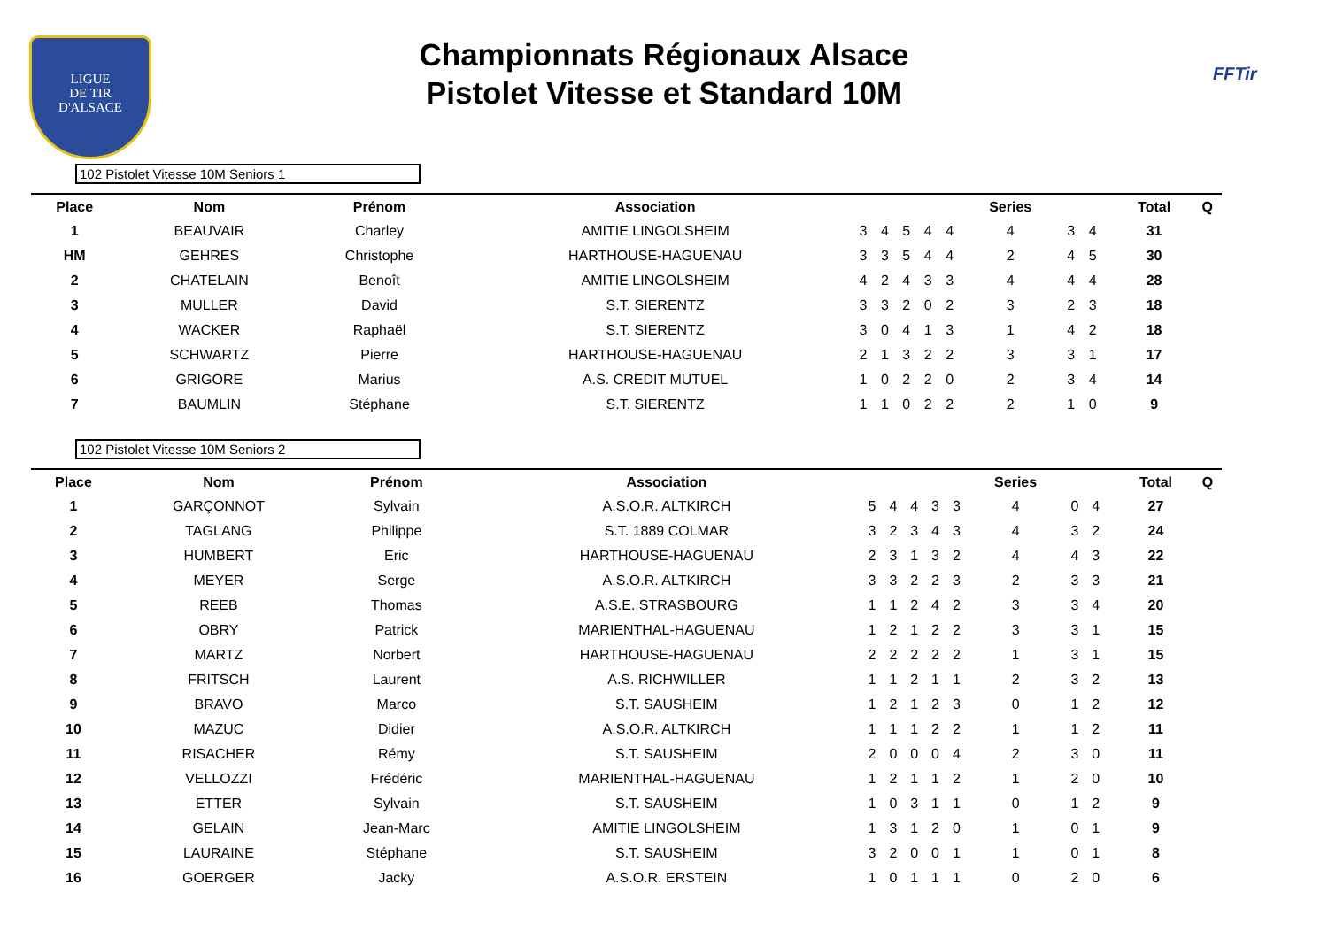LIGUE
DE TIR
D'ALSACE
Championnats Régionaux Alsace
Pistolet Vitesse et Standard 10M
FFTir
102 Pistolet Vitesse 10M Seniors 1
| Place | Nom | Prénom | Association | | | | | | Series | | | | | | Total | Q |
| --- | --- | --- | --- | --- | --- | --- | --- | --- | --- | --- | --- | --- | --- | --- | --- | --- |
| 1 | BEAUVAIR | Charley | AMITIE LINGOLSHEIM | 3 | 4 | 5 | 4 | 4 | 4 | 3 | 4 | | | | 31 | |
| HM | GEHRES | Christophe | HARTHOUSE-HAGUENAU | 3 | 3 | 5 | 4 | 4 | 2 | 4 | 5 | | | | 30 | |
| 2 | CHATELAIN | Benoît | AMITIE LINGOLSHEIM | 4 | 2 | 4 | 3 | 3 | 4 | 4 | 4 | | | | 28 | |
| 3 | MULLER | David | S.T. SIERENTZ | 3 | 3 | 2 | 0 | 2 | 3 | 2 | 3 | | | | 18 | |
| 4 | WACKER | Raphaël | S.T. SIERENTZ | 3 | 0 | 4 | 1 | 3 | 1 | 4 | 2 | | | | 18 | |
| 5 | SCHWARTZ | Pierre | HARTHOUSE-HAGUENAU | 2 | 1 | 3 | 2 | 2 | 3 | 3 | 1 | | | | 17 | |
| 6 | GRIGORE | Marius | A.S. CREDIT MUTUEL | 1 | 0 | 2 | 2 | 0 | 2 | 3 | 4 | | | | 14 | |
| 7 | BAUMLIN | Stéphane | S.T. SIERENTZ | 1 | 1 | 0 | 2 | 2 | 2 | 1 | 0 | | | | 9 | |
102 Pistolet Vitesse 10M Seniors 2
| Place | Nom | Prénom | Association | | | | | | Series | | | | | | Total | Q |
| --- | --- | --- | --- | --- | --- | --- | --- | --- | --- | --- | --- | --- | --- | --- | --- | --- |
| 1 | GARÇONNOT | Sylvain | A.S.O.R. ALTKIRCH | 5 | 4 | 4 | 3 | 3 | 4 | 0 | 4 | | | | 27 | |
| 2 | TAGLANG | Philippe | S.T. 1889 COLMAR | 3 | 2 | 3 | 4 | 3 | 4 | 3 | 2 | | | | 24 | |
| 3 | HUMBERT | Eric | HARTHOUSE-HAGUENAU | 2 | 3 | 1 | 3 | 2 | 4 | 4 | 3 | | | | 22 | |
| 4 | MEYER | Serge | A.S.O.R. ALTKIRCH | 3 | 3 | 2 | 2 | 3 | 2 | 3 | 3 | | | | 21 | |
| 5 | REEB | Thomas | A.S.E. STRASBOURG | 1 | 1 | 2 | 4 | 2 | 3 | 3 | 4 | | | | 20 | |
| 6 | OBRY | Patrick | MARIENTHAL-HAGUENAU | 1 | 2 | 1 | 2 | 2 | 3 | 3 | 1 | | | | 15 | |
| 7 | MARTZ | Norbert | HARTHOUSE-HAGUENAU | 2 | 2 | 2 | 2 | 2 | 1 | 3 | 1 | | | | 15 | |
| 8 | FRITSCH | Laurent | A.S. RICHWILLER | 1 | 1 | 2 | 1 | 1 | 2 | 3 | 2 | | | | 13 | |
| 9 | BRAVO | Marco | S.T. SAUSHEIM | 1 | 2 | 1 | 2 | 3 | 0 | 1 | 2 | | | | 12 | |
| 10 | MAZUC | Didier | A.S.O.R. ALTKIRCH | 1 | 1 | 1 | 2 | 2 | 1 | 1 | 2 | | | | 11 | |
| 11 | RISACHER | Rémy | S.T. SAUSHEIM | 2 | 0 | 0 | 0 | 4 | 2 | 3 | 0 | | | | 11 | |
| 12 | VELLOZZI | Frédéric | MARIENTHAL-HAGUENAU | 1 | 2 | 1 | 1 | 2 | 1 | 2 | 0 | | | | 10 | |
| 13 | ETTER | Sylvain | S.T. SAUSHEIM | 1 | 0 | 3 | 1 | 1 | 0 | 1 | 2 | | | | 9 | |
| 14 | GELAIN | Jean-Marc | AMITIE LINGOLSHEIM | 1 | 3 | 1 | 2 | 0 | 1 | 0 | 1 | | | | 9 | |
| 15 | LAURAINE | Stéphane | S.T. SAUSHEIM | 3 | 2 | 0 | 0 | 1 | 1 | 0 | 1 | | | | 8 | |
| 16 | GOERGER | Jacky | A.S.O.R. ERSTEIN | 1 | 0 | 1 | 1 | 1 | 0 | 2 | 0 | | | | 6 | |